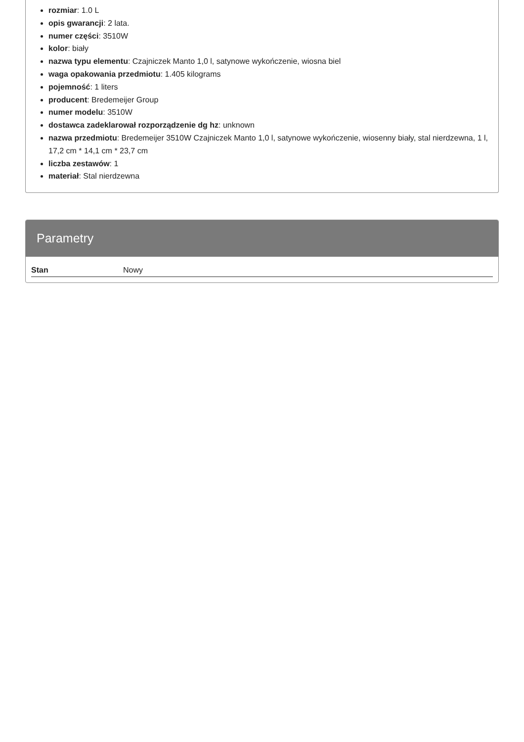rozmiar: 1.0 L
opis gwarancji: 2 lata.
numer części: 3510W
kolor: biały
nazwa typu elementu: Czajniczek Manto 1,0 l, satynowe wykończenie, wiosna biel
waga opakowania przedmiotu: 1.405 kilograms
pojemność: 1 liters
producent: Bredemeijer Group
numer modelu: 3510W
dostawca zadeklarował rozporządzenie dg hz: unknown
nazwa przedmiotu: Bredemeijer 3510W Czajniczek Manto 1,0 l, satynowe wykończenie, wiosenny biały, stal nierdzewna, 1 l, 17,2 cm * 14,1 cm * 23,7 cm
liczba zestawów: 1
materiał: Stal nierdzewna
Parametry
| Stan | Nowy |